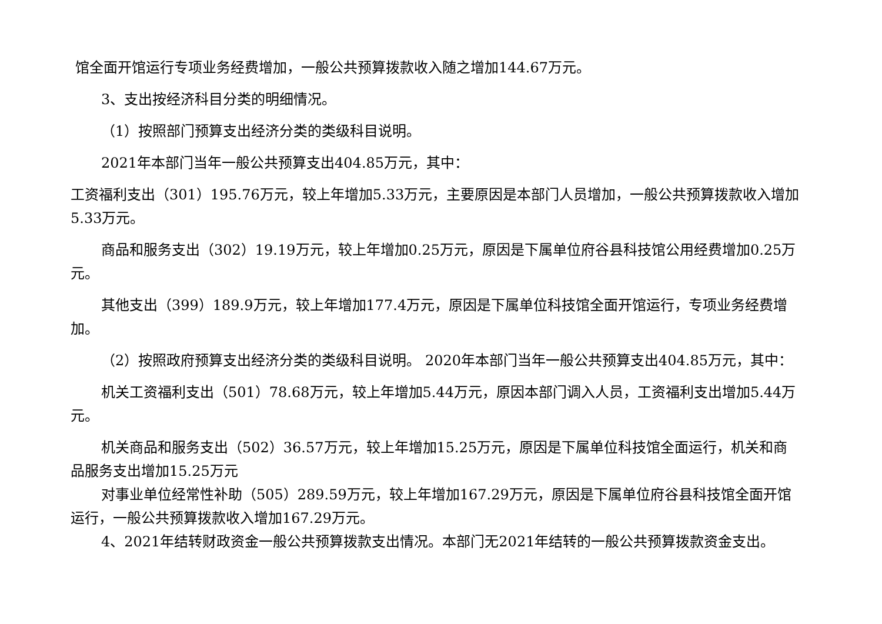馆全面开馆运行专项业务经费增加，一般公共预算拨款收入随之增加144.67万元。
3、支出按经济科目分类的明细情况。
（1）按照部门预算支出经济分类的类级科目说明。
2021年本部门当年一般公共预算支出404.85万元，其中：
工资福利支出（301）195.76万元，较上年增加5.33万元，主要原因是本部门人员增加，一般公共预算拨款收入增加5.33万元。
商品和服务支出（302）19.19万元，较上年增加0.25万元，原因是下属单位府谷县科技馆公用经费增加0.25万元。
其他支出（399）189.9万元，较上年增加177.4万元，原因是下属单位科技馆全面开馆运行，专项业务经费增加。
（2）按照政府预算支出经济分类的类级科目说明。 2020年本部门当年一般公共预算支出404.85万元，其中：
机关工资福利支出（501）78.68万元，较上年增加5.44万元，原因本部门调入人员，工资福利支出增加5.44万元。
机关商品和服务支出（502）36.57万元，较上年增加15.25万元，原因是下属单位科技馆全面运行，机关和商品服务支出增加15.25万元
对事业单位经常性补助（505）289.59万元，较上年增加167.29万元，原因是下属单位府谷县科技馆全面开馆运行，一般公共预算拨款收入增加167.29万元。
4、2021年结转财政资金一般公共预算拨款支出情况。本部门无2021年结转的一般公共预算拨款资金支出。